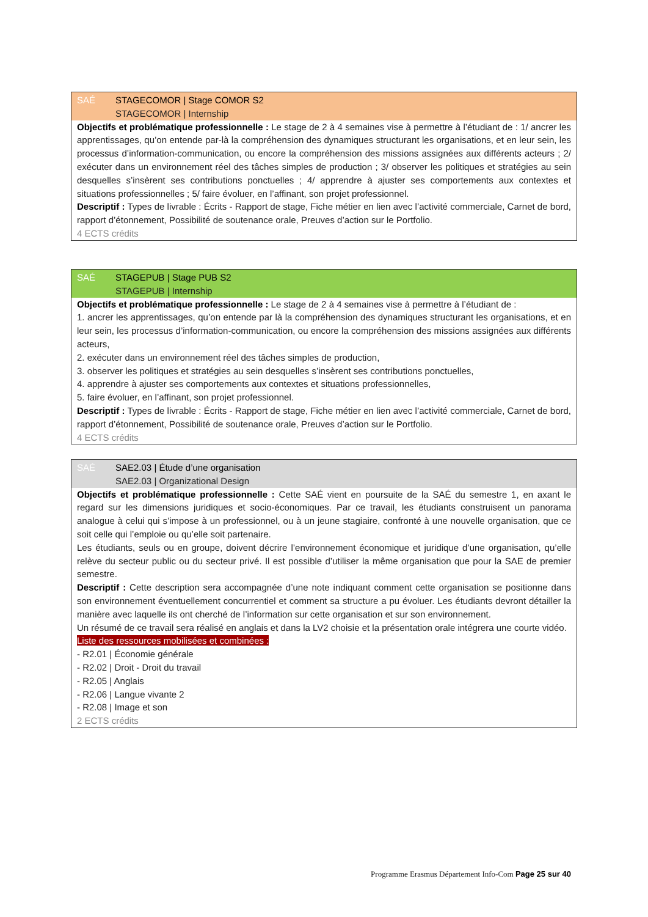SAÉ STAGECOMOR | Stage COMOR S2
STAGECOMOR | Internship
Objectifs et problématique professionnelle : Le stage de 2 à 4 semaines vise à permettre à l’étudiant de : 1/ ancrer les apprentissages, qu’on entende par-là la compréhension des dynamiques structurant les organisations, et en leur sein, les processus d’information-communication, ou encore la compréhension des missions assignées aux différents acteurs ; 2/ exécuter dans un environnement réel des tâches simples de production ; 3/ observer les politiques et stratégies au sein desquelles s’insèrent ses contributions ponctuelles ; 4/ apprendre à ajuster ses comportements aux contextes et situations professionnelles ; 5/ faire évoluer, en l’affinant, son projet professionnel.
Descriptif : Types de livrable : Écrits - Rapport de stage, Fiche métier en lien avec l’activité commerciale, Carnet de bord, rapport d’étonnement, Possibilité de soutenance orale, Preuves d’action sur le Portfolio.
4 ECTS crédits
SAÉ STAGEPUB | Stage PUB S2
STAGEPUB | Internship
Objectifs et problématique professionnelle : Le stage de 2 à 4 semaines vise à permettre à l’étudiant de :
1. ancrer les apprentissages, qu’on entende par là la compréhension des dynamiques structurant les organisations, et en leur sein, les processus d’information-communication, ou encore la compréhension des missions assignées aux différents acteurs,
2. exécuter dans un environnement réel des tâches simples de production,
3. observer les politiques et stratégies au sein desquelles s’insèrent ses contributions ponctuelles,
4. apprendre à ajuster ses comportements aux contextes et situations professionnelles,
5. faire évoluer, en l’affinant, son projet professionnel.
Descriptif : Types de livrable : Écrits - Rapport de stage, Fiche métier en lien avec l’activité commerciale, Carnet de bord, rapport d’étonnement, Possibilité de soutenance orale, Preuves d’action sur le Portfolio.
4 ECTS crédits
SAÉ SAE2.03 | Étude d’une organisation
SAE2.03 | Organizational Design
Objectifs et problématique professionnelle : Cette SAÉ vient en poursuite de la SAÉ du semestre 1, en axant le regard sur les dimensions juridiques et socio-économiques. Par ce travail, les étudiants construisent un panorama analogue à celui qui s’impose à un professionnel, ou à un jeune stagiaire, confronté à une nouvelle organisation, que ce soit celle qui l’emploie ou qu’elle soit partenaire.
Les étudiants, seuls ou en groupe, doivent décrire l’environnement économique et juridique d’une organisation, qu’elle relève du secteur public ou du secteur privé. Il est possible d’utiliser la même organisation que pour la SAE de premier semestre.
Descriptif : Cette description sera accompagnée d’une note indiquant comment cette organisation se positionne dans son environnement éventuellement concurrentiel et comment sa structure a pu évoluer. Les étudiants devront détailler la manière avec laquelle ils ont cherché de l’information sur cette organisation et sur son environnement.
Un résumé de ce travail sera réalisé en anglais et dans la LV2 choisie et la présentation orale intégrera une courte vidéo.
Liste des ressources mobilisées et combinées :
- R2.01 | Économie générale
- R2.02 | Droit - Droit du travail
- R2.05 | Anglais
- R2.06 | Langue vivante 2
- R2.08 | Image et son
2 ECTS crédits
Programme Erasmus Département Info-Com Page 25 sur 40